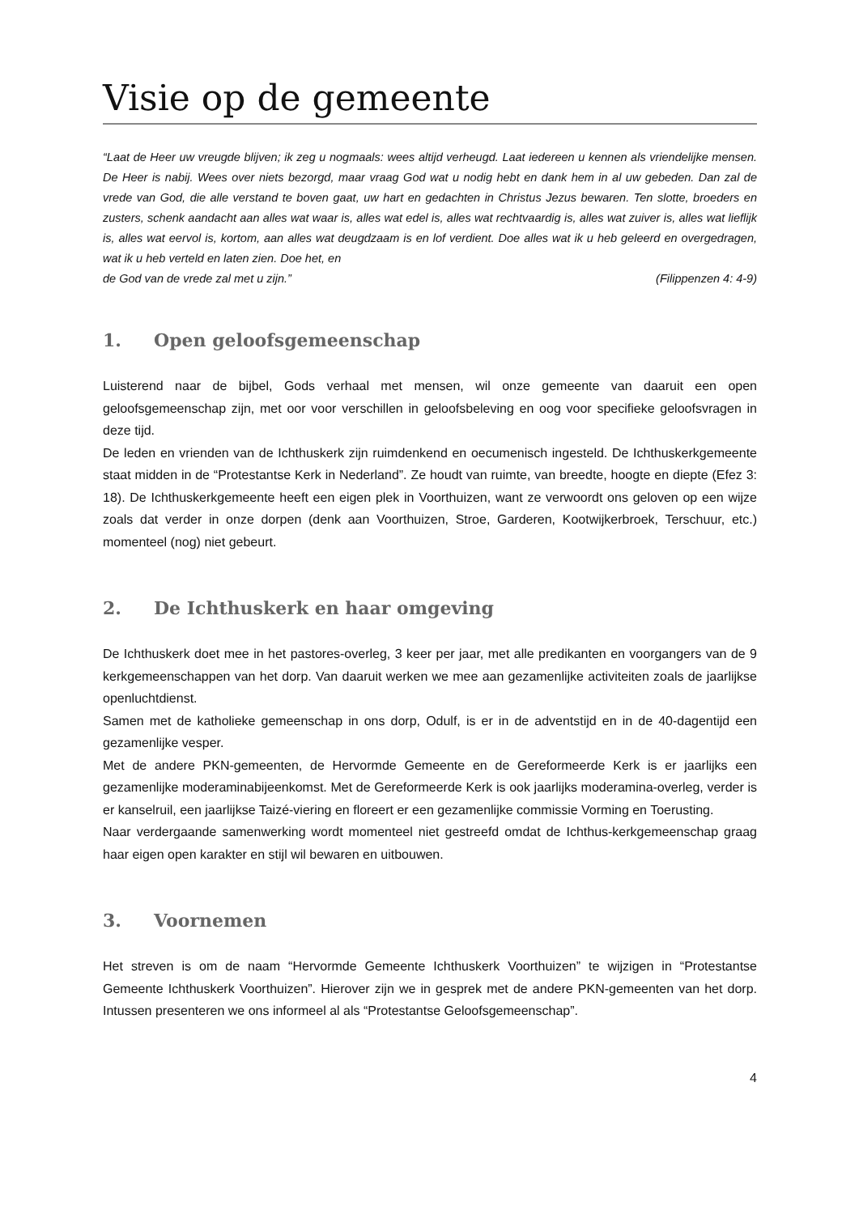Visie op de gemeente
“Laat de Heer uw vreugde blijven; ik zeg u nogmaals: wees altijd verheugd. Laat iedereen u kennen als vriendelijke mensen. De Heer is nabij. Wees over niets bezorgd, maar vraag God wat u nodig hebt en dank hem in al uw gebeden. Dan zal de vrede van God, die alle verstand te boven gaat, uw hart en gedachten in Christus Jezus bewaren. Ten slotte, broeders en zusters, schenk aandacht aan alles wat waar is, alles wat edel is, alles wat rechtvaardig is, alles wat zuiver is, alles wat lieflijk is, alles wat eervol is, kortom, aan alles wat deugdzaam is en lof verdient. Doe alles wat ik u heb geleerd en overgedragen, wat ik u heb verteld en laten zien. Doe het, en
de God van de vrede zal met u zijn.” (Filippenzen 4: 4-9)
1. Open geloofsgemeenschap
Luisterend naar de bijbel, Gods verhaal met mensen, wil onze gemeente van daaruit een open geloofsgemeenschap zijn, met oor voor verschillen in geloofsbeleving en oog voor specifieke geloofsvragen in deze tijd.
De leden en vrienden van de Ichthuskerk zijn ruimdenkend en oecumenisch ingesteld. De Ichthuskerkgemeente staat midden in de “Protestantse Kerk in Nederland”. Ze houdt van ruimte, van breedte, hoogte en diepte (Efez 3: 18). De Ichthuskerkgemeente heeft een eigen plek in Voorthuizen, want ze verwoordt ons geloven op een wijze zoals dat verder in onze dorpen (denk aan Voorthuizen, Stroe, Garderen, Kootwijkerbroek, Terschuur, etc.) momenteel (nog) niet gebeurt.
2. De Ichthuskerk en haar omgeving
De Ichthuskerk doet mee in het pastores-overleg, 3 keer per jaar, met alle predikanten en voorgangers van de 9 kerkgemeenschappen van het dorp. Van daaruit werken we mee aan gezamenlijke activiteiten zoals de jaarlijkse openluchtdienst.
Samen met de katholieke gemeenschap in ons dorp, Odulf, is er in de adventstijd en in de 40-dagentijd een gezamenlijke vesper.
Met de andere PKN-gemeenten, de Hervormde Gemeente en de Gereformeerde Kerk is er jaarlijks een gezamenlijke moderaminabijeenkomst. Met de Gereformeerde Kerk is ook jaarlijks moderamina-overleg, verder is er kanselruil, een jaarlijkse Taizé-viering en floreert er een gezamenlijke commissie Vorming en Toerusting.
Naar verdergaande samenwerking wordt momenteel niet gestreefd omdat de Ichthus-kerkgemeenschap graag haar eigen open karakter en stijl wil bewaren en uitbouwen.
3. Voornemen
Het streven is om de naam “Hervormde Gemeente Ichthuskerk Voorthuizen” te wijzigen in “Protestantse Gemeente Ichthuskerk Voorthuizen”. Hierover zijn we in gesprek met de andere PKN-gemeenten van het dorp. Intussen presenteren we ons informeel al als “Protestantse Geloofsgemeenschap”.
4